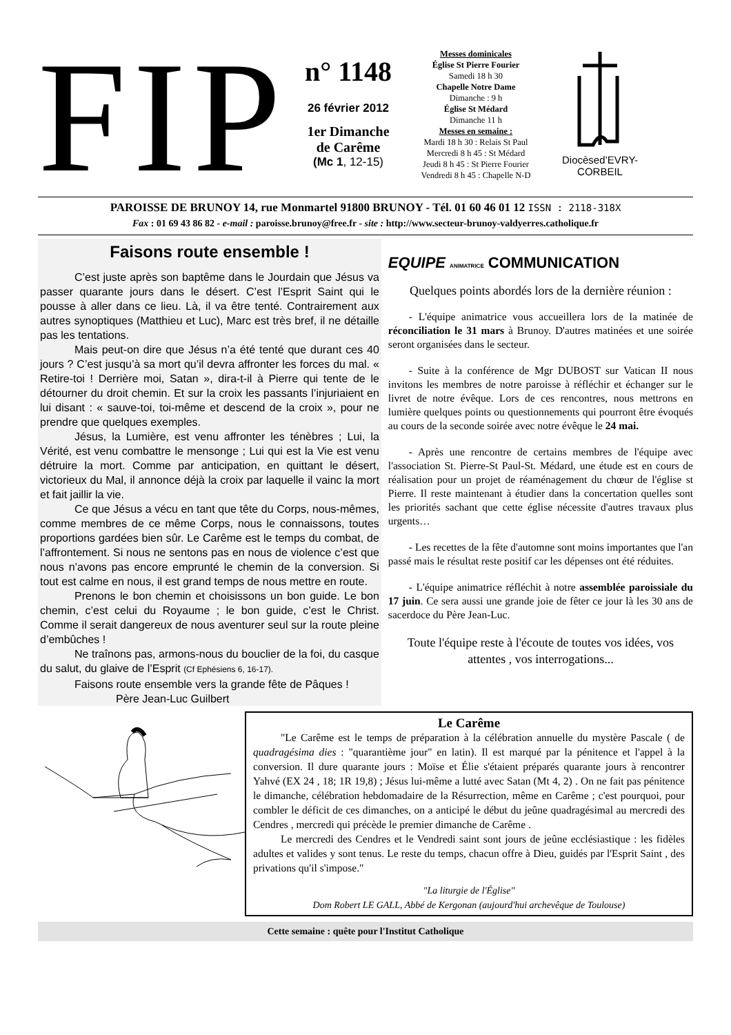FIP
n° 1148
26 février 2012
1er Dimanche
de Carême
(Mc 1, 12-15)
Messes dominicales
Église St Pierre Fourier
Samedi 18 h 30
Chapelle Notre Dame
Dimanche : 9 h
Église St Médard
Dimanche 11 h
Messes en semaine :
Mardi 18 h 30 : Relais St Paul
Mercredi 8 h 45 : St Médard
Jeudi 8 h 45 : St Pierre Fourier
Vendredi 8 h 45 : Chapelle N-D
Diocèsed’EVRY-
CORBEIL
PAROISSE DE BRUNOY 14, rue Monmartel 91800 BRUNOY - Tél. 01 60 46 01 12 ISSN : 2118-318X
Fax : 01 69 43 86 82 - e-mail : paroisse.brunoy@free.fr - site : http://www.secteur-brunoy-valdyerres.catholique.fr
Faisons route ensemble !
C’est juste après son baptême dans le Jourdain que Jésus va passer quarante jours dans le désert. C’est l’Esprit Saint qui le pousse à aller dans ce lieu. Là, il va être tenté. Contrairement aux autres synoptiques (Matthieu et Luc), Marc est très bref, il ne détaille pas les tentations.
Mais peut-on dire que Jésus n’a été tenté que durant ces 40 jours ? C’est jusqu’à sa mort qu’il devra affronter les forces du mal. « Retire-toi ! Derrière moi, Satan », dira-t-il à Pierre qui tente de le détourner du droit chemin. Et sur la croix les passants l’injuriaient en lui disant : « sauve-toi, toi-même et descend de la croix », pour ne prendre que quelques exemples.
Jésus, la Lumière, est venu affronter les ténèbres ; Lui, la Vérité, est venu combattre le mensonge ; Lui qui est la Vie est venu détruire la mort. Comme par anticipation, en quittant le désert, victorieux du Mal, il annonce déjà la croix par laquelle il vainc la mort et fait jaillir la vie.
Ce que Jésus a vécu en tant que tête du Corps, nous-mêmes, comme membres de ce même Corps, nous le connaissons, toutes proportions gardées bien sûr. Le Carême est le temps du combat, de l’affrontement. Si nous ne sentons pas en nous de violence c’est que nous n’avons pas encore emprunté le chemin de la conversion. Si tout est calme en nous, il est grand temps de nous mettre en route.
Prenons le bon chemin et choisissons un bon guide. Le bon chemin, c’est celui du Royaume ; le bon guide, c’est le Christ. Comme il serait dangereux de nous aventurer seul sur la route pleine d’embûches !
Ne traînons pas, armons-nous du bouclier de la foi, du casque du salut, du glaive de l’Esprit (Cf Ephésiens 6, 16-17).
Faisons route ensemble vers la grande fête de Pâques !
Père Jean-Luc Guilbert
EQUIPE ANIMATRICE COMMUNICATION
Quelques points abordés lors de la dernière réunion :
- L'équipe animatrice vous accueillera lors de la matinée de réconciliation le 31 mars à Brunoy. D'autres matinées et une soirée seront organisées dans le secteur.
- Suite à la conférence de Mgr DUBOST sur Vatican II nous invitons les membres de notre paroisse à réfléchir et échanger sur le livret de notre évêque. Lors de ces rencontres, nous mettrons en lumière quelques points ou questionnements qui pourront être évoqués au cours de la seconde soirée avec notre évêque le 24 mai.
- Après une rencontre de certains membres de l'équipe avec l'association St. Pierre-St Paul-St. Médard, une étude est en cours de réalisation pour un projet de réaménagement du chœur de l'église st Pierre. Il reste maintenant à étudier dans la concertation quelles sont les priorités sachant que cette église nécessite d'autres travaux plus urgents…
- Les recettes de la fête d'automne sont moins importantes que l'an passé mais le résultat reste positif car les dépenses ont été réduites.
- L'équipe animatrice réfléchit à notre assemblée paroissiale du 17 juin. Ce sera aussi une grande joie de fêter ce jour là les 30 ans de sacerdoce du Père Jean-Luc.
Toute l'équipe reste à l'écoute de toutes vos idées, vos attentes , vos interrogations...
Le Carême
"Le Carême est le temps de préparation à la célébration annuelle du mystère Pascale ( de quadragésima dies : "quarantième jour" en latin). Il est marqué par la pénitence et l'appel à la conversion. Il dure quarante jours : Moïse et Élie s'étaient préparés quarante jours à rencontrer Yahvé (EX 24 , 18; 1R 19,8) ; Jésus lui-même a lutté avec Satan (Mt 4, 2) . On ne fait pas pénitence le dimanche, célébration hebdomadaire de la Résurrection, même en Carême ; c'est pourquoi, pour combler le déficit de ces dimanches, on a anticipé le début du jeûne quadragésimal au mercredi des Cendres , mercredi qui précède le premier dimanche de Carême .
Le mercredi des Cendres et le Vendredi saint sont jours de jeûne ecclésiastique : les fidèles adultes et valides y sont tenus. Le reste du temps, chacun offre à Dieu, guidés par l'Esprit Saint , des privations qu'il s'impose."
"La liturgie de l'Église"
Dom Robert LE GALL, Abbé de Kergonan (aujourd'hui archevêque de Toulouse)
Cette semaine : quête pour l'Institut Catholique